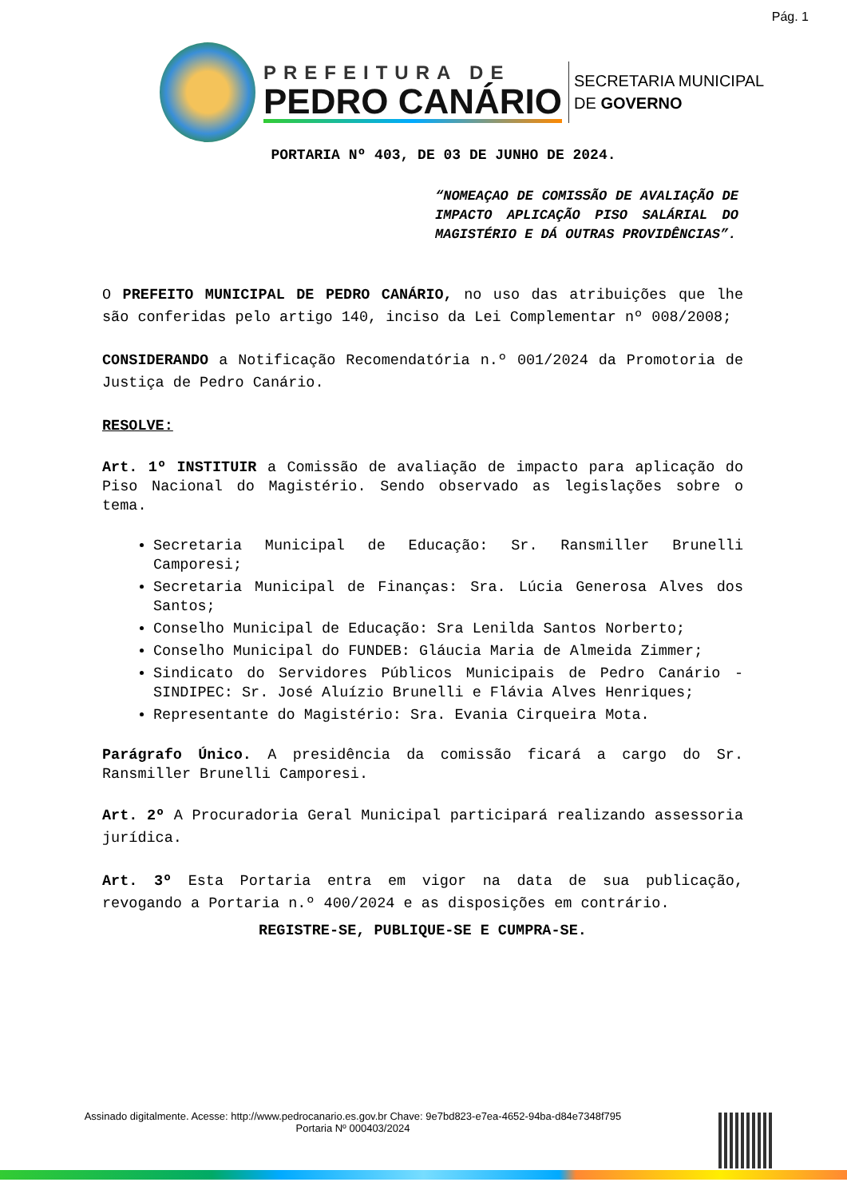Pág. 1
PREFEITURA DE
PEDRO CANÁRIO
SECRETARIA MUNICIPAL
DE GOVERNO
PORTARIA Nº 403, DE 03 DE JUNHO DE 2024.
“NOMEAÇAO DE COMISSÃO DE AVALIAÇÃO DE IMPACTO APLICAÇÃO PISO SALÁRIAL DO MAGISTÉRIO E DÁ OUTRAS PROVIDÊNCIAS”.
O PREFEITO MUNICIPAL DE PEDRO CANÁRIO, no uso das atribuições que lhe são conferidas pelo artigo 140, inciso da Lei Complementar nº 008/2008;
CONSIDERANDO a Notificação Recomendatória n.º 001/2024 da Promotoria de Justiça de Pedro Canário.
RESOLVE:
Art. 1º INSTITUIR a Comissão de avaliação de impacto para aplicação do Piso Nacional do Magistério. Sendo observado as legislações sobre o tema.
Secretaria Municipal de Educação: Sr. Ransmiller Brunelli Camporesi;
Secretaria Municipal de Finanças: Sra. Lúcia Generosa Alves dos Santos;
Conselho Municipal de Educação: Sra Lenilda Santos Norberto;
Conselho Municipal do FUNDEB: Gláucia Maria de Almeida Zimmer;
Sindicato do Servidores Públicos Municipais de Pedro Canário - SINDIPEC: Sr. José Aluízio Brunelli e Flávia Alves Henriques;
Representante do Magistério: Sra. Evania Cirqueira Mota.
Parágrafo Único. A presidência da comissão ficará a cargo do Sr. Ransmiller Brunelli Camporesi.
Art. 2º A Procuradoria Geral Municipal participará realizando assessoria jurídica.
Art. 3º Esta Portaria entra em vigor na data de sua publicação, revogando a Portaria n.º 400/2024 e as disposições em contrário.
REGISTRE-SE, PUBLIQUE-SE E CUMPRA-SE.
Assinado digitalmente. Acesse: http://www.pedrocanario.es.gov.br Chave: 9e7bd823-e7ea-4652-94ba-d84e7348f795
Portaria Nº 000403/2024